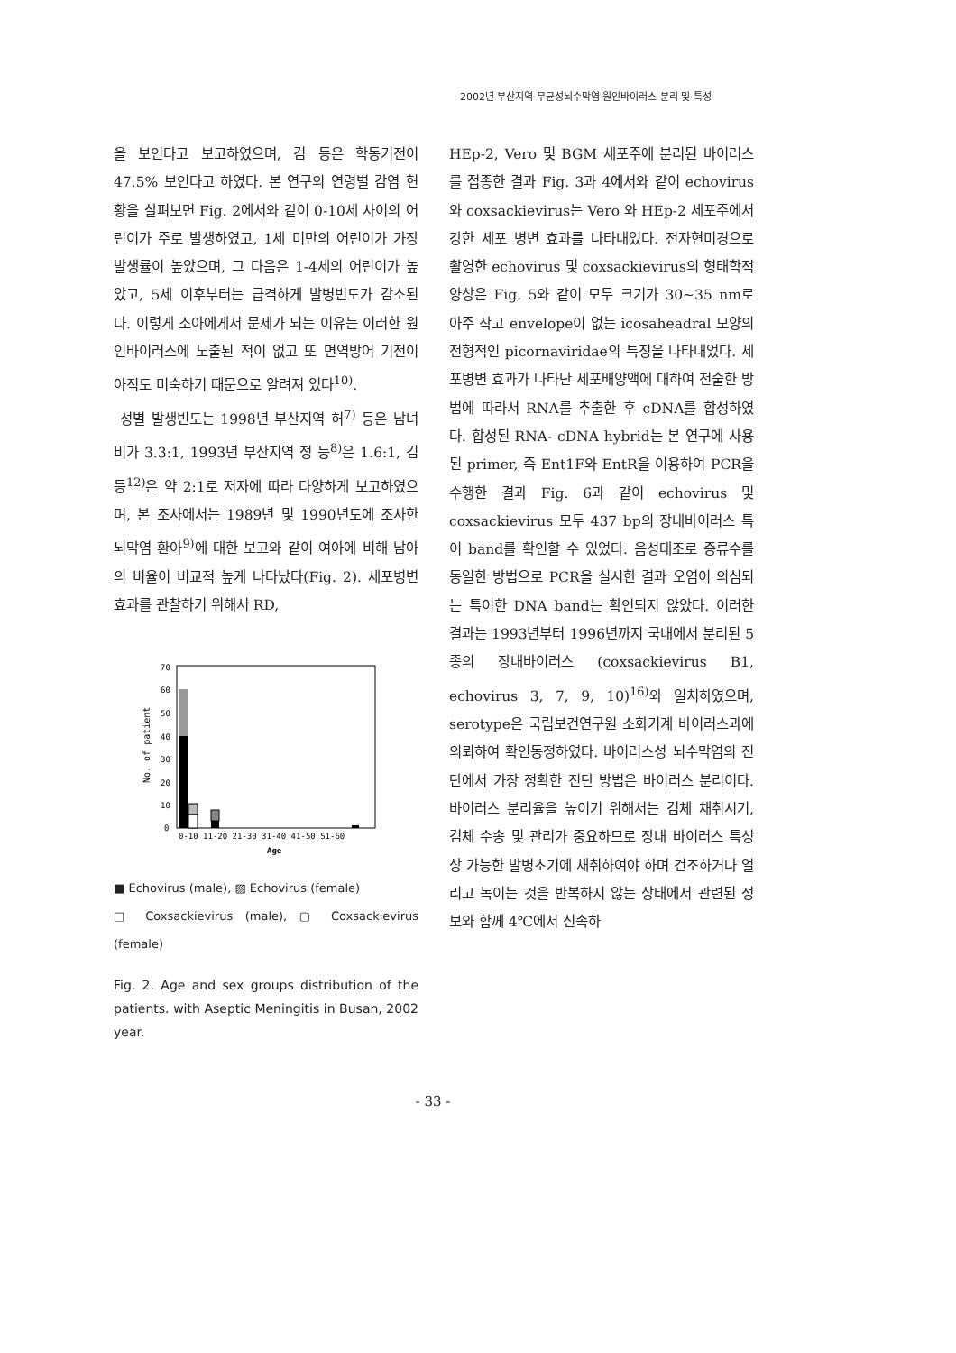2002년 부산지역 무균성뇌수막염 원인바이러스 분리 및 특성
을 보인다고 보고하였으며, 김 등은 학동기전이 47.5% 보인다고 하였다. 본 연구의 연령별 감염 현황을 살펴보면 Fig. 2에서와 같이 0-10세 사이의 어린이가 주로 발생하였고, 1세 미만의 어린이가 가장 발생률이 높았으며, 그 다음은 1-4세의 어린이가 높았고, 5세 이후부터는 급격하게 발병빈도가 감소된다. 이렇게 소아에게서 문제가 되는 이유는 이러한 원인바이러스에 노출된 적이 없고 또 면역방어 기전이 아직도 미숙하기 때문으로 알려져 있다<sup>10)</sup>.
성별 발생빈도는 1998년 부산지역 허<sup>7)</sup> 등은 남녀비가 3.3:1, 1993년 부산지역 정 등<sup>8)</sup>은 1.6:1, 김 등<sup>12)</sup>은 약 2:1로 저자에 따라 다양하게 보고하였으며, 본 조사에서는 1989년 및 1990년도에 조사한 뇌막염 환아<sup>9)</sup>에 대한 보고와 같이 여아에 비해 남아의 비율이 비교적 높게 나타났다(Fig. 2). 세포병변 효과를 관찰하기 위해서 RD,
70
60
50
40
30
20
10
0
No. of patient
0-10 11-20 21-30 31-40 41-50 51-60
Age
■ Echovirus (male), ▨ Echovirus (female)
□ Coxsackievirus (male), ▢ Coxsackievirus (female)
Fig. 2. Age and sex groups distribution of the patients. with Aseptic Meningitis in Busan, 2002 year.
HEp-2, Vero 및 BGM 세포주에 분리된 바이러스를 접종한 결과 Fig. 3과 4에서와 같이 echovirus와 coxsackievirus는 Vero 와 HEp-2 세포주에서 강한 세포 병변 효과를 나타내었다. 전자현미경으로 촬영한 echovirus 및 coxsackievirus의 형태학적 양상은 Fig. 5와 같이 모두 크기가 30∼35 nm로 아주 작고 envelope이 없는 icosaheadral 모양의 전형적인 picornaviridae의 특징을 나타내었다. 세포병변 효과가 나타난 세포배양액에 대하여 전술한 방법에 따라서 RNA를 추출한 후 cDNA를 합성하였다. 합성된 RNA- cDNA hybrid는 본 연구에 사용된 primer, 즉 Ent1F와 EntR을 이용하여 PCR을 수행한 결과 Fig. 6과 같이 echovirus 및 coxsackievirus 모두 437 bp의 장내바이러스 특이 band를 확인할 수 있었다. 음성대조로 증류수를 동일한 방법으로 PCR을 실시한 결과 오염이 의심되는 특이한 DNA band는 확인되지 않았다. 이러한 결과는 1993년부터 1996년까지 국내에서 분리된 5종의 장내바이러스 (coxsackievirus B1, echovirus 3, 7, 9, 10)<sup>16)</sup>와 일치하였으며, serotype은 국립보건연구원 소화기계 바이러스과에 의뢰하여 확인동정하였다. 바이러스성 뇌수막염의 진단에서 가장 정확한 진단 방법은 바이러스 분리이다. 바이러스 분리율을 높이기 위해서는 검체 채취시기, 검체 수송 및 관리가 중요하므로 장내 바이러스 특성상 가능한 발병초기에 채취하여야 하며 건조하거나 얼리고 녹이는 것을 반복하지 않는 상태에서 관련된 정보와 함께 4℃에서 신속하
- 33 -